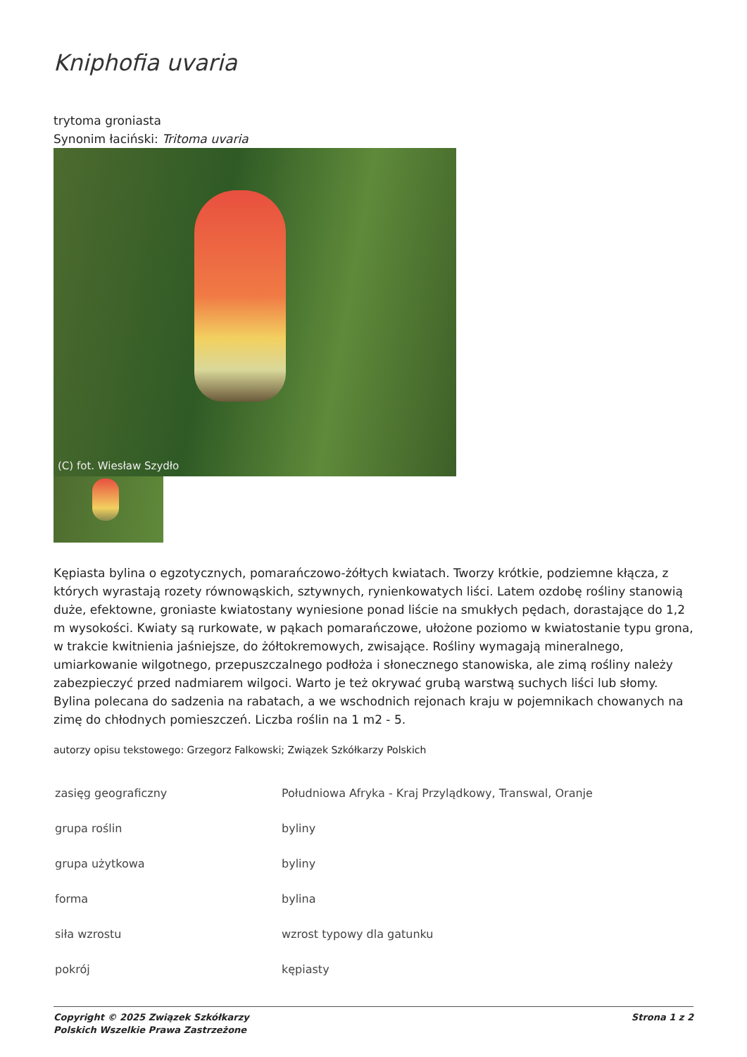Kniphofia uvaria
trytoma groniasta
Synonim łaciński: Tritoma uvaria
(C) fot. Wiesław Szydło
Kępiasta bylina o egzotycznych, pomarańczowo-żółtych kwiatach. Tworzy krótkie, podziemne kłącza, z których wyrastają rozety równowąskich, sztywnych, rynienkowatych liści. Latem ozdobę rośliny stanowią duże, efektowne, groniaste kwiatostany wyniesione ponad liście na smukłych pędach, dorastające do 1,2 m wysokości. Kwiaty są rurkowate, w pąkach pomarańczowe, ułożone poziomo w kwiatostanie typu grona, w trakcie kwitnienia jaśniejsze, do żółtokremowych, zwisające. Rośliny wymagają mineralnego, umiarkowanie wilgotnego, przepuszczalnego podłoża i słonecznego stanowiska, ale zimą rośliny należy zabezpieczyć przed nadmiarem wilgoci. Warto je też okrywać grubą warstwą suchych liści lub słomy. Bylina polecana do sadzenia na rabatach, a we wschodnich rejonach kraju w pojemnikach chowanych na zimę do chłodnych pomieszczeń. Liczba roślin na 1 m2 - 5.
autorzy opisu tekstowego: Grzegorz Falkowski; Związek Szkółkarzy Polskich
| zasięg geograficzny | Południowa Afryka - Kraj Przylądkowy, Transwal, Oranje |
| grupa roślin | byliny |
| grupa użytkowa | byliny |
| forma | bylina |
| siła wzrostu | wzrost typowy dla gatunku |
| pokrój | kępiasty |
Copyright © 2025 Związek Szkółkarzy
Polskich Wszelkie Prawa Zastrzeżone
Strona 1 z 2